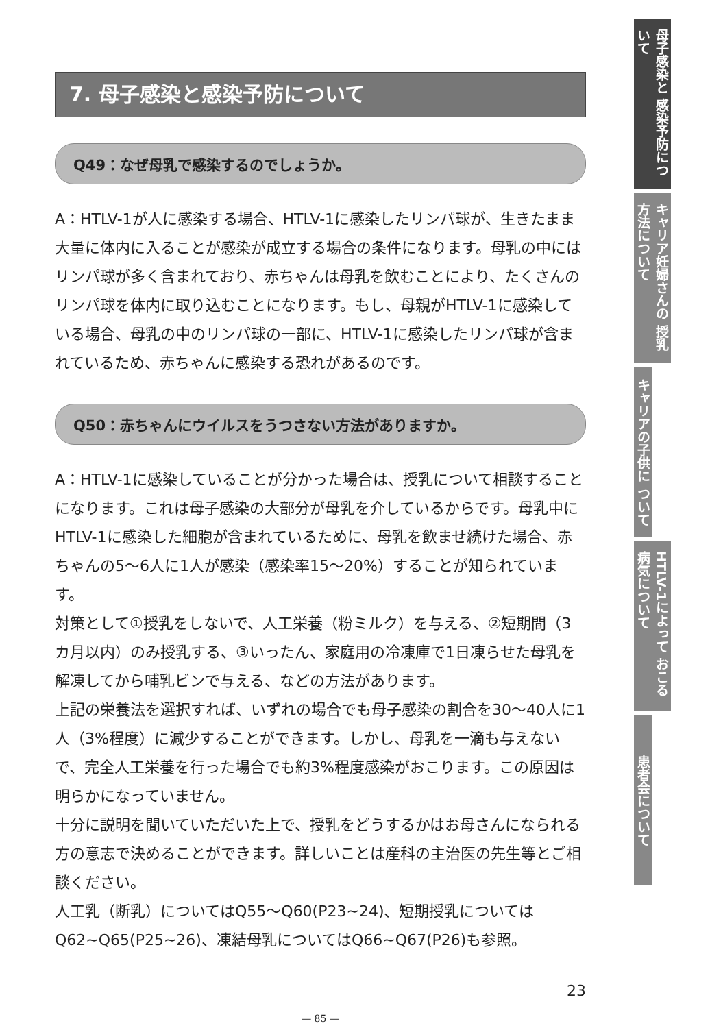7. 母子感染と感染予防について
Q49：なぜ母乳で感染するのでしょうか。
A：HTLV-1が人に感染する場合、HTLV-1に感染したリンパ球が、生きたまま大量に体内に入ることが感染が成立する場合の条件になります。母乳の中にはリンパ球が多く含まれており、赤ちゃんは母乳を飲むことにより、たくさんのリンパ球を体内に取り込むことになります。もし、母親がHTLV-1に感染している場合、母乳の中のリンパ球の一部に、HTLV-1に感染したリンパ球が含まれているため、赤ちゃんに感染する恐れがあるのです。
Q50：赤ちゃんにウイルスをうつさない方法がありますか。
A：HTLV-1に感染していることが分かった場合は、授乳について相談することになります。これは母子感染の大部分が母乳を介しているからです。母乳中にHTLV-1に感染した細胞が含まれているために、母乳を飲ませ続けた場合、赤ちゃんの5～6人に1人が感染（感染率15～20%）することが知られています。
対策として①授乳をしないで、人工栄養（粉ミルク）を与える、②短期間（3カ月以内）のみ授乳する、③いったん、家庭用の冷凍庫で1日凍らせた母乳を解凍してから哺乳ビンで与える、などの方法があります。
上記の栄養法を選択すれば、いずれの場合でも母子感染の割合を30～40人に1人（3%程度）に減少することができます。しかし、母乳を一滴も与えないで、完全人工栄養を行った場合でも約3%程度感染がおこります。この原因は明らかになっていません。
十分に説明を聞いていただいた上で、授乳をどうするかはお母さんになられる方の意志で決めることができます。詳しいことは産科の主治医の先生等とご相談ください。
人工乳（断乳）についてはQ55～Q60(P23~24)、短期授乳についてはQ62~Q65(P25~26)、凍結母乳についてはQ66~Q67(P26)も参照。
23
— 85 —
母子感染と 感染予防について
キャリア妊婦さんの 授乳方法について
キャリアの子供に ついて
HTLV-1によって おこる病気について
患者会について